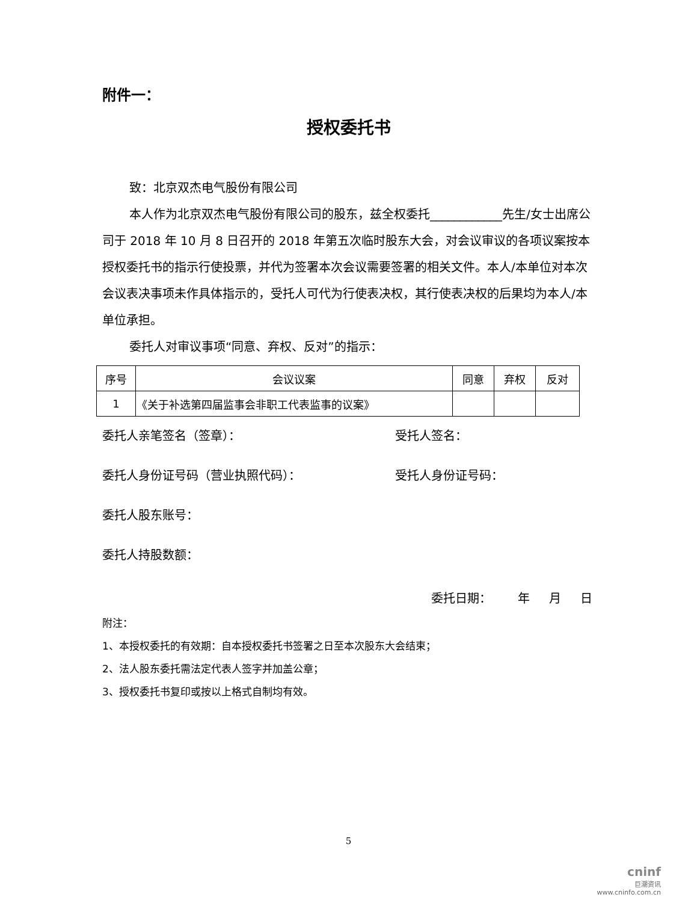附件一：
授权委托书
致：北京双杰电气股份有限公司
本人作为北京双杰电气股份有限公司的股东，兹全权委托____________先生/女士出席公司于 2018 年 10 月 8 日召开的 2018 年第五次临时股东大会，对会议审议的各项议案按本授权委托书的指示行使投票，并代为签署本次会议需要签署的相关文件。本人/本单位对本次会议表决事项未作具体指示的，受托人可代为行使表决权，其行使表决权的后果均为本人/本单位承担。
委托人对审议事项“同意、弃权、反对”的指示：
| 序号 | 会议议案 | 同意 | 弃权 | 反对 |
| 1 | 《关于补选第四届监事会非职工代表监事的议案》 | | | |
委托人亲笔签名（签章）： 受托人签名：
委托人身份证号码（营业执照代码）： 受托人身份证号码：
委托人股东账号：
委托人持股数额：
委托日期： 年 月 日
附注：
1、本授权委托的有效期：自本授权委托书签署之日至本次股东大会结束；
2、法人股东委托需法定代表人签字并加盖公章；
3、授权委托书复印或按以上格式自制均有效。
5
cninf
巨潮资讯
www.cninfo.com.cn